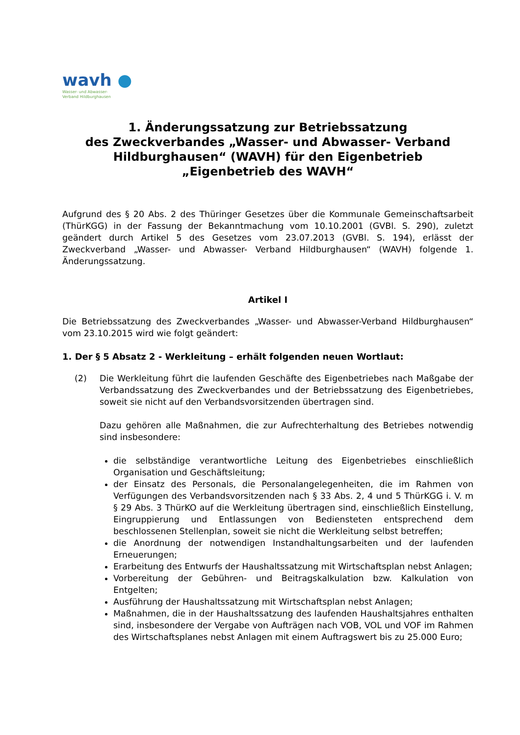wavh ●
Wasser- und Abwasser-
Verband Hildburghausen
1. Änderungssatzung zur Betriebssatzung
des Zweckverbandes „Wasser- und Abwasser- Verband Hildburghausen“ (WAVH) für den Eigenbetrieb
„Eigenbetrieb des WAVH“
Aufgrund des § 20 Abs. 2 des Thüringer Gesetzes über die Kommunale Gemeinschaftsarbeit (ThürKGG) in der Fassung der Bekanntmachung vom 10.10.2001 (GVBl. S. 290), zuletzt geändert durch Artikel 5 des Gesetzes vom 23.07.2013 (GVBl. S. 194), erlässt der Zweckverband „Wasser- und Abwasser- Verband Hildburghausen“ (WAVH) folgende 1. Änderungssatzung.
Artikel I
Die Betriebssatzung des Zweckverbandes „Wasser- und Abwasser-Verband Hildburghausen“ vom 23.10.2015 wird wie folgt geändert:
1. Der § 5 Absatz 2 - Werkleitung – erhält folgenden neuen Wortlaut:
(2) Die Werkleitung führt die laufenden Geschäfte des Eigenbetriebes nach Maßgabe der Verbandssatzung des Zweckverbandes und der Betriebssatzung des Eigenbetriebes, soweit sie nicht auf den Verbandsvorsitzenden übertragen sind.
Dazu gehören alle Maßnahmen, die zur Aufrechterhaltung des Betriebes notwendig sind insbesondere:
die selbständige verantwortliche Leitung des Eigenbetriebes einschließlich Organisation und Geschäftsleitung;
der Einsatz des Personals, die Personalangelegenheiten, die im Rahmen von Verfügungen des Verbandsvorsitzenden nach § 33 Abs. 2, 4 und 5 ThürKGG i. V. m § 29 Abs. 3 ThürKO auf die Werkleitung übertragen sind, einschließlich Einstellung, Eingruppierung und Entlassungen von Bediensteten entsprechend dem beschlossenen Stellenplan, soweit sie nicht die Werkleitung selbst betreffen;
die Anordnung der notwendigen Instandhaltungsarbeiten und der laufenden Erneuerungen;
Erarbeitung des Entwurfs der Haushaltssatzung mit Wirtschaftsplan nebst Anlagen;
Vorbereitung der Gebühren- und Beitragskalkulation bzw. Kalkulation von Entgelten;
Ausführung der Haushaltssatzung mit Wirtschaftsplan nebst Anlagen;
Maßnahmen, die in der Haushaltssatzung des laufenden Haushaltsjahres enthalten sind, insbesondere der Vergabe von Aufträgen nach VOB, VOL und VOF im Rahmen des Wirtschaftsplanes nebst Anlagen mit einem Auftragswert bis zu 25.000 Euro;